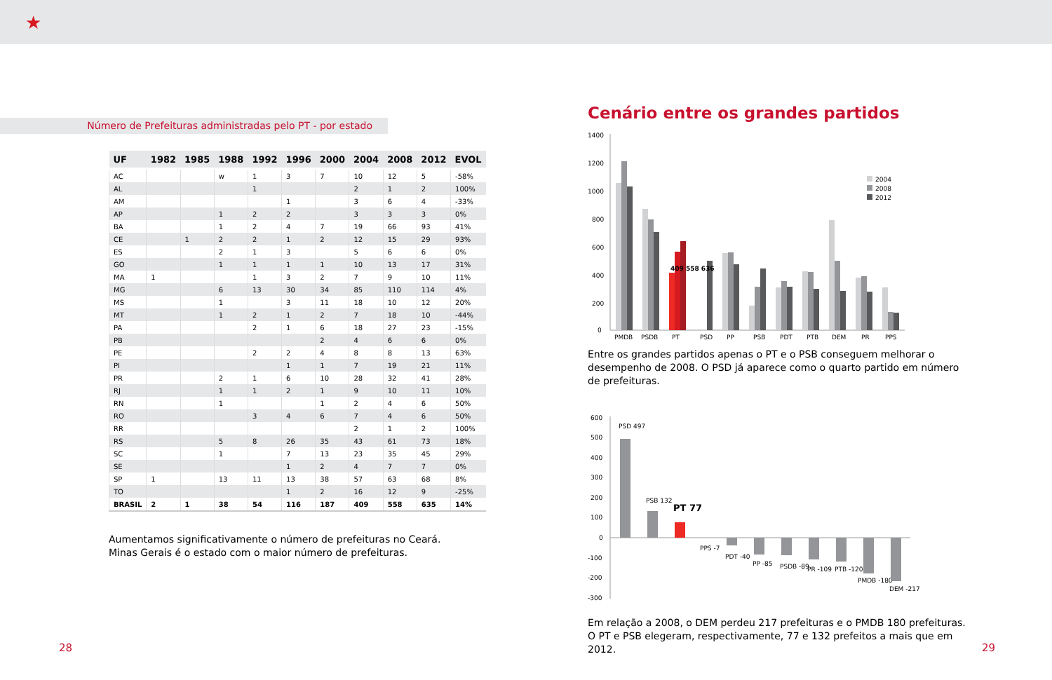★
Número de Prefeituras administradas pelo PT - por estado
| UF | 1982 | 1985 | 1988 | 1992 | 1996 | 2000 | 2004 | 2008 | 2012 | EVOL |
| --- | --- | --- | --- | --- | --- | --- | --- | --- | --- | --- |
| AC | | | w | 1 | 3 | 7 | 10 | 12 | 5 | -58% |
| AL | | | | 1 | | | 2 | 1 | 2 | 100% |
| AM | | | | | 1 | | 3 | 6 | 4 | -33% |
| AP | | | 1 | 2 | 2 | | 3 | 3 | 3 | 0% |
| BA | | | 1 | 2 | 4 | 7 | 19 | 66 | 93 | 41% |
| CE | | 1 | 2 | 2 | 1 | 2 | 12 | 15 | 29 | 93% |
| ES | | | 2 | 1 | 3 | | 5 | 6 | 6 | 0% |
| GO | | | 1 | 1 | 1 | 1 | 10 | 13 | 17 | 31% |
| MA | 1 | | | 1 | 3 | 2 | 7 | 9 | 10 | 11% |
| MG | | | 6 | 13 | 30 | 34 | 85 | 110 | 114 | 4% |
| MS | | | 1 | | 3 | 11 | 18 | 10 | 12 | 20% |
| MT | | | 1 | 2 | 1 | 2 | 7 | 18 | 10 | -44% |
| PA | | | | 2 | 1 | 6 | 18 | 27 | 23 | -15% |
| PB | | | | | | 2 | 4 | 6 | 6 | 0% |
| PE | | | | 2 | 2 | 4 | 8 | 8 | 13 | 63% |
| PI | | | | | 1 | 1 | 7 | 19 | 21 | 11% |
| PR | | | 2 | 1 | 6 | 10 | 28 | 32 | 41 | 28% |
| RJ | | | 1 | 1 | 2 | 1 | 9 | 10 | 11 | 10% |
| RN | | | 1 | | | 1 | 2 | 4 | 6 | 50% |
| RO | | | | 3 | 4 | 6 | 7 | 4 | 6 | 50% |
| RR | | | | | | | 2 | 1 | 2 | 100% |
| RS | | | 5 | 8 | 26 | 35 | 43 | 61 | 73 | 18% |
| SC | | | 1 | | 7 | 13 | 23 | 35 | 45 | 29% |
| SE | | | | | 1 | 2 | 4 | 7 | 7 | 0% |
| SP | 1 | | 13 | 11 | 13 | 38 | 57 | 63 | 68 | 8% |
| TO | | | | | 1 | 2 | 16 | 12 | 9 | -25% |
| BRASIL | 2 | 1 | 38 | 54 | 116 | 187 | 409 | 558 | 635 | 14% |
Aumentamos significativamente o número de prefeituras no Ceará.
Minas Gerais é o estado com o maior número de prefeituras.
Cenário entre os grandes partidos
1400
1200
1000
800
600
400
200
0
409 558 636
PMDB
PSDB
PT
PSD
PP
PSB
PDT
PTB
DEM
PR
PPS
2004
2008
2012
Entre os grandes partidos apenas o PT e o PSB conseguem melhorar o desempenho de 2008. O PSD já aparece como o quarto partido em número de prefeituras.
600
500
400
300
200
100
0
-100
-200
-300
PSD 497
PSB 132
PT 77
PPS -7
PDT -40
PP -85
PSDB -89
PR -109
PTB -120
PMDB -180
DEM -217
Em relação a 2008, o DEM perdeu 217 prefeituras e o PMDB 180 prefeituras. O PT e PSB elegeram, respectivamente, 77 e 132 prefeitos a mais que em 2012.
28 29